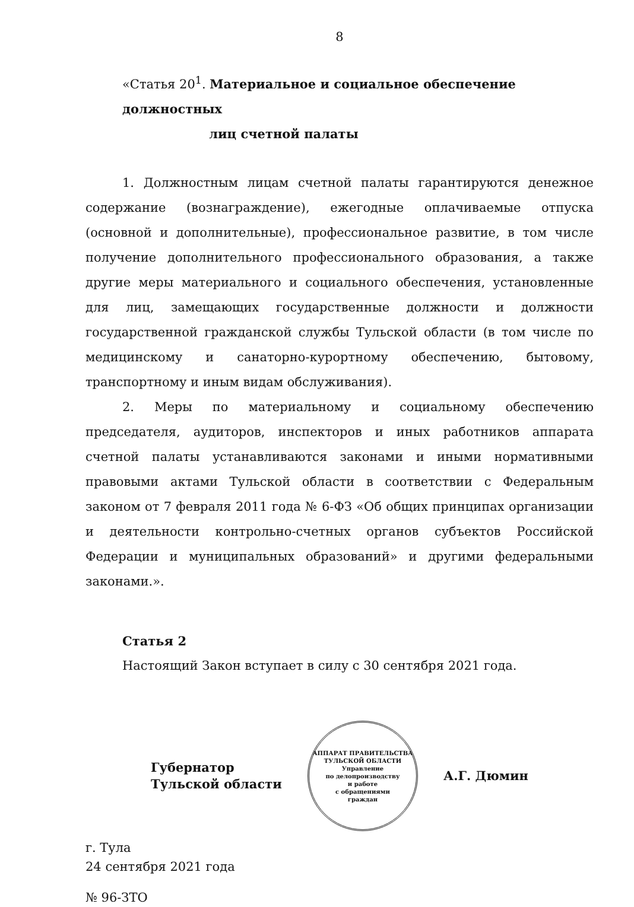8
«Статья 20<sup>1</sup>. Материальное и социальное обеспечение должностных
лиц счетной палаты
1. Должностным лицам счетной палаты гарантируются денежное содержание (вознаграждение), ежегодные оплачиваемые отпуска (основной и дополнительные), профессиональное развитие, в том числе получение дополнительного профессионального образования, а также другие меры материального и социального обеспечения, установленные для лиц, замещающих государственные должности и должности государственной гражданской службы Тульской области (в том числе по медицинскому и санаторно-курортному обеспечению, бытовому, транспортному и иным видам обслуживания).
2. Меры по материальному и социальному обеспечению председателя, аудиторов, инспекторов и иных работников аппарата счетной палаты устанавливаются законами и иными нормативными правовыми актами Тульской области в соответствии с Федеральным законом от 7 февраля 2011 года № 6-ФЗ «Об общих принципах организации и деятельности контрольно-счетных органов субъектов Российской Федерации и муниципальных образований» и другими федеральными законами.».
Статья 2
Настоящий Закон вступает в силу с 30 сентября 2021 года.
Губернатор
Тульской области
АППАРАТ ПРАВИТЕЛЬСТВА ТУЛЬСКОЙ ОБЛАСТИ
Управление
по делопроизводству
и работе
с обращениями
граждан
А.Г. Дюмин
г. Тула
24 сентября 2021 года
№ 96-ЗТО